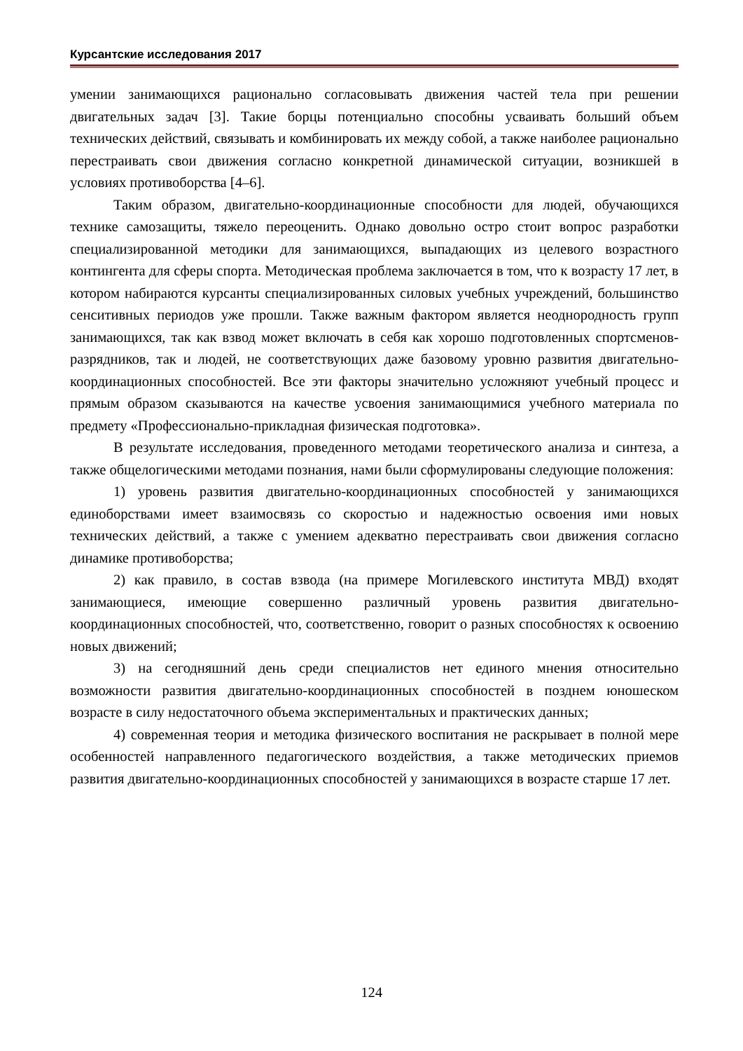Курсантские исследования 2017
умении занимающихся рационально согласовывать движения частей тела при решении двигательных задач [3]. Такие борцы потенциально способны усваивать больший объем технических действий, связывать и комбинировать их между собой, а также наиболее рационально перестраивать свои движения согласно конкретной динамической ситуации, возникшей в условиях противоборства [4–6].
Таким образом, двигательно-координационные способности для людей, обучающихся технике самозащиты, тяжело переоценить. Однако довольно остро стоит вопрос разработки специализированной методики для занимающихся, выпадающих из целевого возрастного контингента для сферы спорта. Методическая проблема заключается в том, что к возрасту 17 лет, в котором набираются курсанты специализированных силовых учебных учреждений, большинство сенситивных периодов уже прошли. Также важным фактором является неоднородность групп занимающихся, так как взвод может включать в себя как хорошо подготовленных спортсменов-разрядников, так и людей, не соответствующих даже базовому уровню развития двигательно-координационных способностей. Все эти факторы значительно усложняют учебный процесс и прямым образом сказываются на качестве усвоения занимающимися учебного материала по предмету «Профессионально-прикладная физическая подготовка».
В результате исследования, проведенного методами теоретического анализа и синтеза, а также общелогическими методами познания, нами были сформулированы следующие положения:
1) уровень развития двигательно-координационных способностей у занимающихся единоборствами имеет взаимосвязь со скоростью и надежностью освоения ими новых технических действий, а также с умением адекватно перестраивать свои движения согласно динамике противоборства;
2) как правило, в состав взвода (на примере Могилевского института МВД) входят занимающиеся, имеющие совершенно различный уровень развития двигательно-координационных способностей, что, соответственно, говорит о разных способностях к освоению новых движений;
3) на сегодняшний день среди специалистов нет единого мнения относительно возможности развития двигательно-координационных способностей в позднем юношеском возрасте в силу недостаточного объема экспериментальных и практических данных;
4) современная теория и методика физического воспитания не раскрывает в полной мере особенностей направленного педагогического воздействия, а также методических приемов развития двигательно-координационных способностей у занимающихся в возрасте старше 17 лет.
124